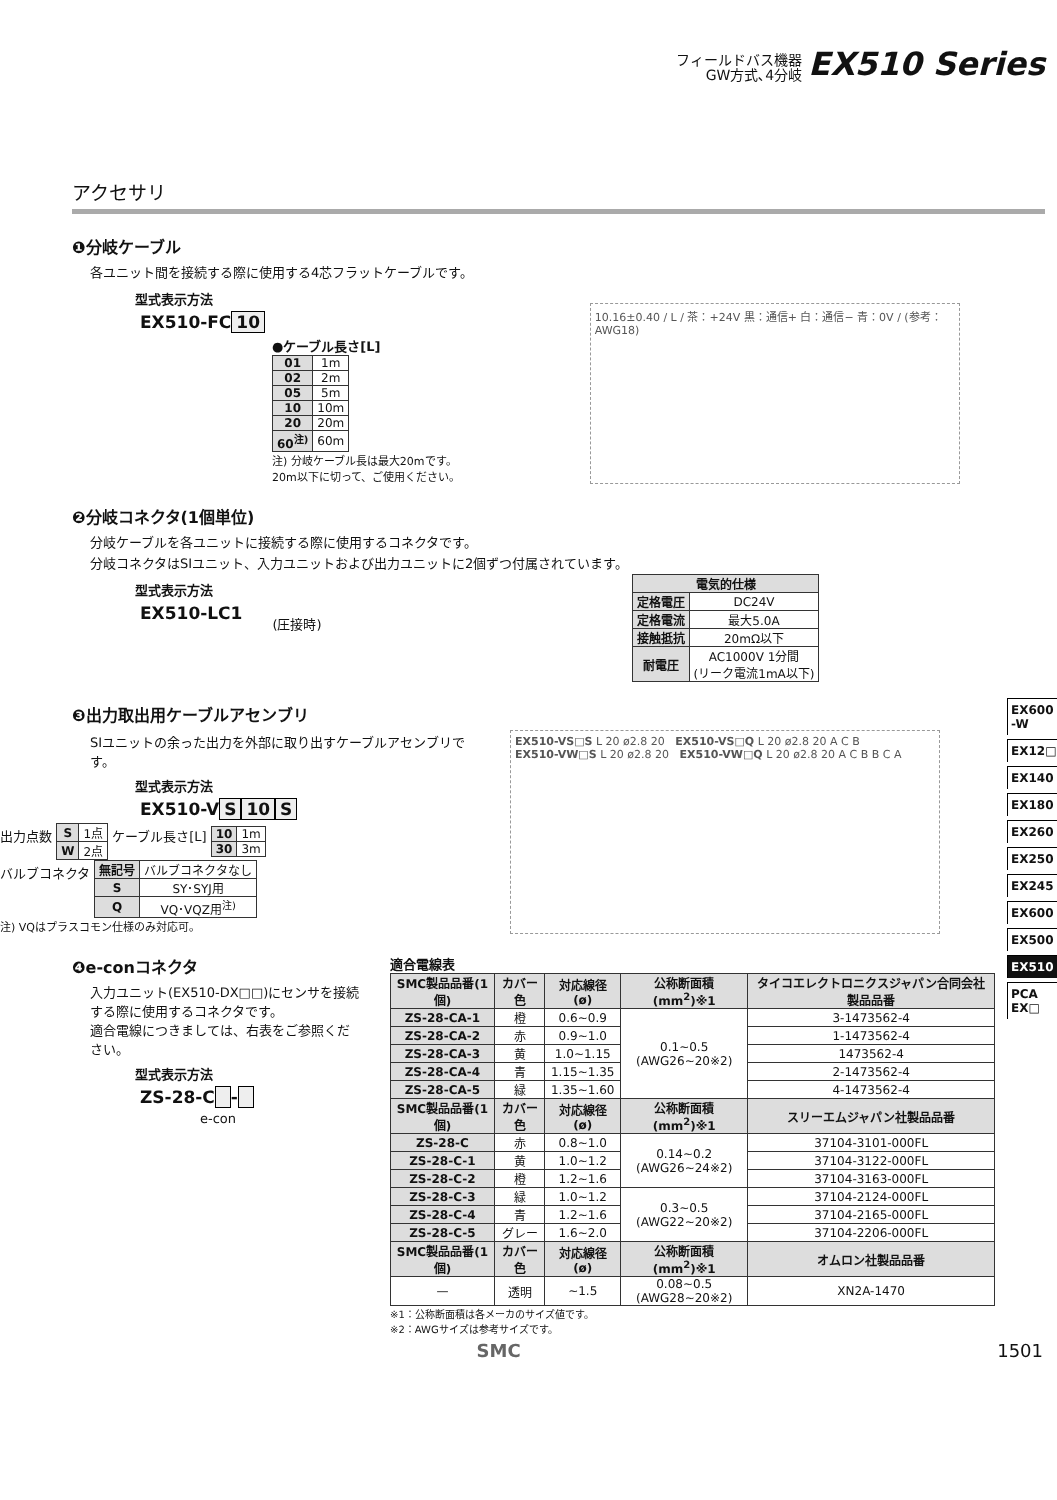フィールドバス機器
GW方式､4分岐 EX510 Series
アクセサリ
❶分岐ケーブル
各ユニット間を接続する際に使用する4芯フラットケーブルです。
型式表示方法
EX510-FC 10
●ケーブル長さ[L]
| 01 | 1m |
| 02 | 2m |
| 05 | 5m |
| 10 | 10m |
| 20 | 20m |
| 60<sup>注)</sup> | 60m |
注) 分岐ケーブル長は最大20mです。
20m以下に切って、ご使用ください。
10.16±0.40 / L / 茶：+24V 黒：通信+ 白：通信− 青：0V / (参考：AWG18)
❷分岐コネクタ(1個単位)
分岐ケーブルを各ユニットに接続する際に使用するコネクタです。
分岐コネクタはSIユニット、入力ユニットおよび出力ユニットに2個ずつ付属されています。
型式表示方法
EX510-LC1
(圧接時)
| 電気的仕様 | |
| --- | --- |
| 定格電圧 | DC24V |
| 定格電流 | 最大5.0A |
| 接触抵抗 | 20mΩ以下 |
| 耐電圧 | AC1000V 1分間 (リーク電流1mA以下) |
❸出力取出用ケーブルアセンブリ
SIユニットの余った出力を外部に取り出すケーブルアセンブリです。
型式表示方法
EX510-V S 10 S
出力点数
| S | 1点 |
| W | 2点 |
ケーブル長さ[L]
| 10 | 1m |
| 30 | 3m |
バルブコネクタ
| 無記号 | バルブコネクタなし |
| S | SY･SYJ用 |
| Q | VQ･VQZ用<sup>注)</sup> |
注) VQはプラスコモン仕様のみ対応可。
EX510-VS□S L 20 ø2.8 20 EX510-VS□Q L 20 ø2.8 20 A C B
EX510-VW□S L 20 ø2.8 20 EX510-VW□Q L 20 ø2.8 20 A C B B C A
❹e-conコネクタ
入力ユニット(EX510-DX□□)にセンサを接続する際に使用するコネクタです。
適合電線につきましては、右表をご参照ください。
型式表示方法
ZS-28-C -
e-con
適合電線表
| SMC製品品番(1個) | カバー色 | 対応線径(ø) | 公称断面積(mm<sup>2</sup>)※1 | タイコエレクトロニクスジャパン合同会社製品品番 |
| --- | --- | --- | --- | --- |
| ZS-28-CA-1 | 橙 | 0.6~0.9 | 0.1~0.5 (AWG26~20※2) | 3-1473562-4 |
| ZS-28-CA-2 | 赤 | 0.9~1.0 | | 1-1473562-4 |
| ZS-28-CA-3 | 黄 | 1.0~1.15 | | 1473562-4 |
| ZS-28-CA-4 | 青 | 1.15~1.35 | | 2-1473562-4 |
| ZS-28-CA-5 | 緑 | 1.35~1.60 | | 4-1473562-4 |
| SMC製品品番(1個) | カバー色 | 対応線径(ø) | 公称断面積(mm<sup>2</sup>)※1 | スリーエムジャパン社製品品番 |
| ZS-28-C | 赤 | 0.8~1.0 | 0.14~0.2 (AWG26~24※2) | 37104-3101-000FL |
| ZS-28-C-1 | 黄 | 1.0~1.2 | | 37104-3122-000FL |
| ZS-28-C-2 | 橙 | 1.2~1.6 | | 37104-3163-000FL |
| ZS-28-C-3 | 緑 | 1.0~1.2 | 0.3~0.5 (AWG22~20※2) | 37104-2124-000FL |
| ZS-28-C-4 | 青 | 1.2~1.6 | | 37104-2165-000FL |
| ZS-28-C-5 | グレー | 1.6~2.0 | | 37104-2206-000FL |
| SMC製品品番(1個) | カバー色 | 対応線径(ø) | 公称断面積(mm<sup>2</sup>)※1 | オムロン社製品品番 |
| — | 透明 | ~1.5 | 0.08~0.5 (AWG28~20※2) | XN2A-1470 |
※1：公称断面積は各メーカのサイズ値です。
※2：AWGサイズは参考サイズです。
SMC 1501
EX600 -W
EX12□
EX140
EX180
EX260
EX250
EX245
EX600
EX500
EX510
PCA EX□